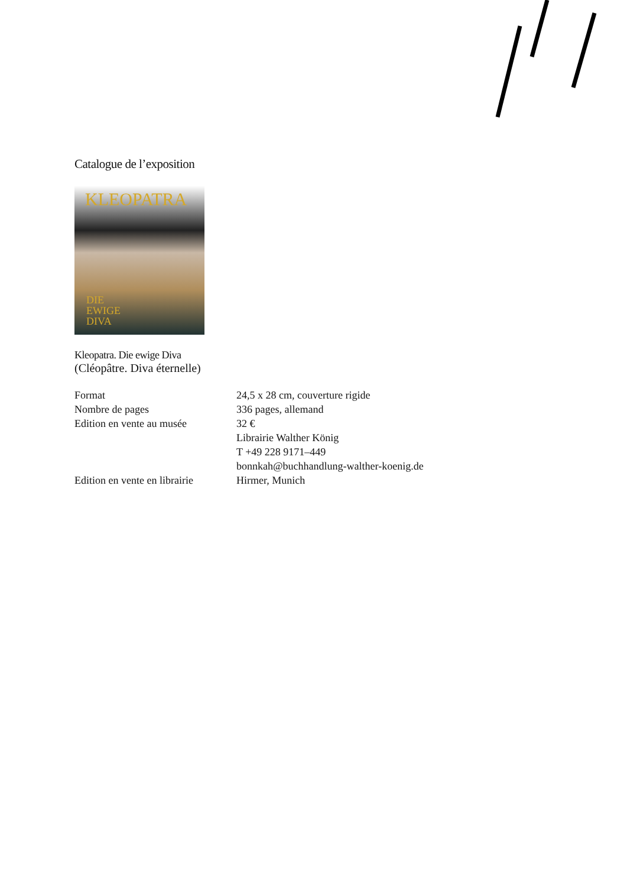Catalogue de l’exposition
KLEOPATRA
DIE
EWIGE
DIVA
Kleopatra. Die ewige Diva
(Cléopâtre. Diva éternelle)
| Format | 24,5 x 28 cm, couverture rigide |
| Nombre de pages | 336 pages, allemand |
| Edition en vente au musée | 32 € Librairie Walther König T +49 228 9171–449 bonnkah@buchhandlung-walther-koenig.de |
| Edition en vente en librairie | Hirmer, Munich |